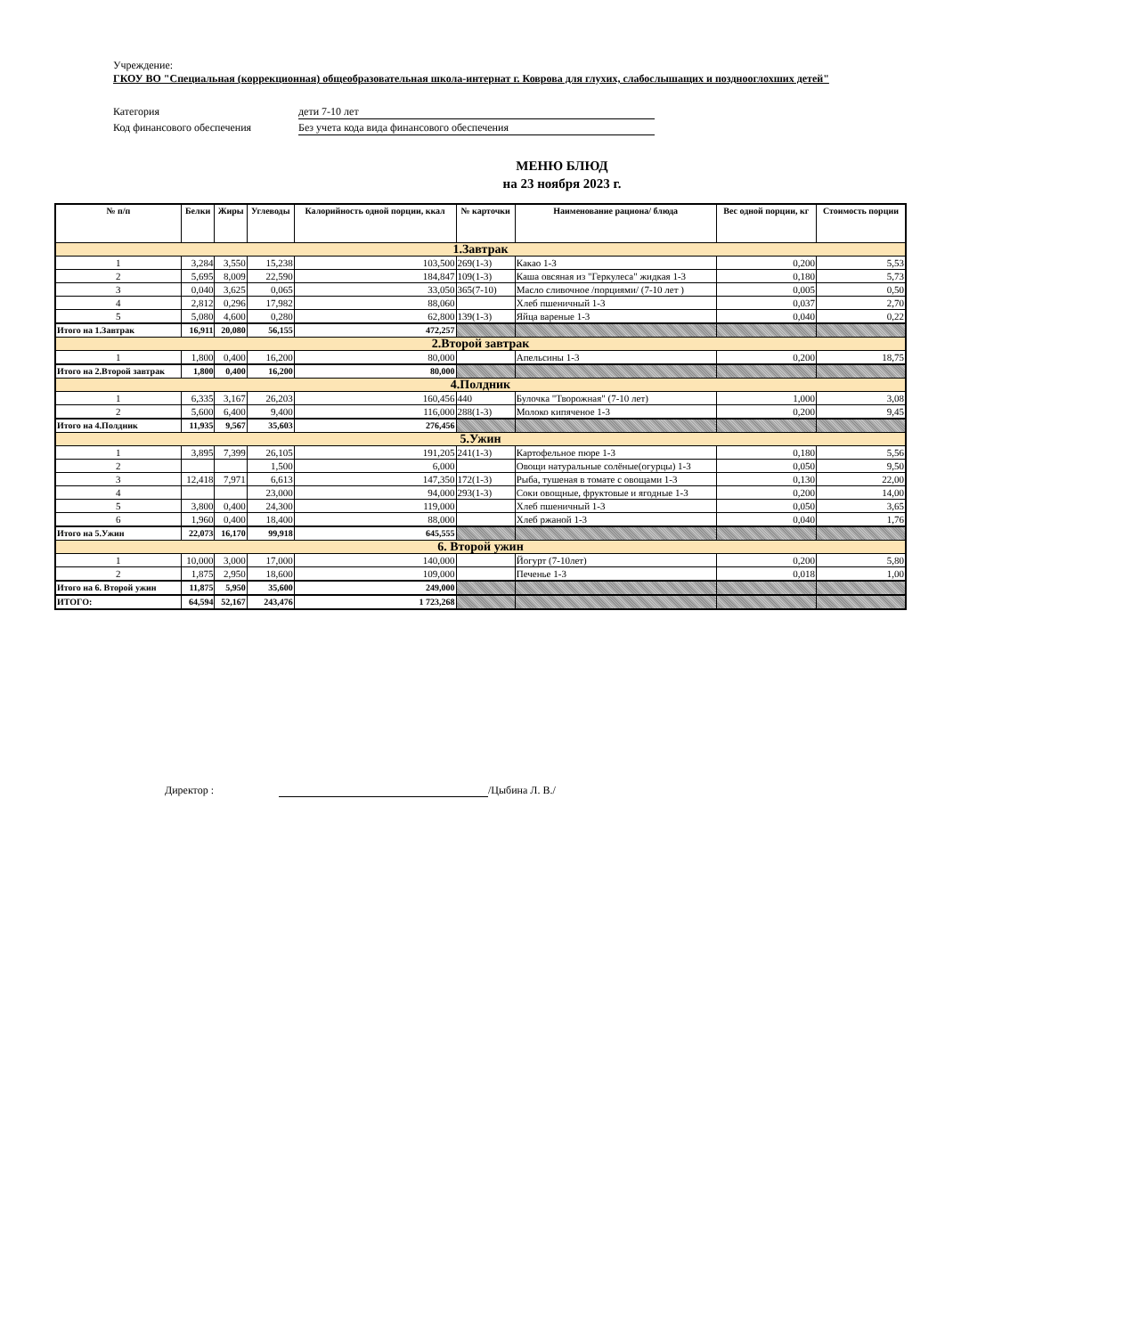Учреждение:
ГКОУ ВО "Специальная (коррекционная) общеобразовательная школа-интернат г. Коврова для глухих, слабослышащих и позднооглохших детей"
Категория дети 7-10 лет
Код финансового обеспечения Без учета кода вида финансового обеспечения
МЕНЮ БЛЮД
на 23 ноября 2023 г.
| № п/п | Белки | Жиры | Углеводы | Калорийность одной порции, ккал | № карточки | Наименование рациона/ блюда | Вес одной порции, кг | Стоимость порции |
| --- | --- | --- | --- | --- | --- | --- | --- | --- |
| 1.Завтрак | | | | | | | | |
| 1 | 3,284 | 3,550 | 15,238 | 103,500 | 269(1-3) | Какао 1-3 | 0,200 | 5,53 |
| 2 | 5,695 | 8,009 | 22,590 | 184,847 | 109(1-3) | Каша овсяная из "Геркулеса" жидкая 1-3 | 0,180 | 5,73 |
| 3 | 0,040 | 3,625 | 0,065 | 33,050 | 365(7-10) | Масло сливочное /порциями/ (7-10 лет ) | 0,005 | 0,50 |
| 4 | 2,812 | 0,296 | 17,982 | 88,060 | | Хлеб пшеничный 1-3 | 0,037 | 2,70 |
| 5 | 5,080 | 4,600 | 0,280 | 62,800 | 139(1-3) | Яйца вареные 1-3 | 0,040 | 0,22 |
| Итого на 1.Завтрак | 16,911 | 20,080 | 56,155 | 472,257 | | | | |
| 2.Второй завтрак | | | | | | | | |
| 1 | 1,800 | 0,400 | 16,200 | 80,000 | | Апельсины 1-3 | 0,200 | 18,75 |
| Итого на 2.Второй завтрак | 1,800 | 0,400 | 16,200 | 80,000 | | | | |
| 4.Полдник | | | | | | | | |
| 1 | 6,335 | 3,167 | 26,203 | 160,456 | 440 | Булочка "Творожная" (7-10 лет) | 1,000 | 3,08 |
| 2 | 5,600 | 6,400 | 9,400 | 116,000 | 288(1-3) | Молоко кипяченое 1-3 | 0,200 | 9,45 |
| Итого на 4.Полдник | 11,935 | 9,567 | 35,603 | 276,456 | | | | |
| 5.Ужин | | | | | | | | |
| 1 | 3,895 | 7,399 | 26,105 | 191,205 | 241(1-3) | Картофельное пюре 1-3 | 0,180 | 5,56 |
| 2 | | | 1,500 | 6,000 | | Овощи натуральные солёные(огурцы) 1-3 | 0,050 | 9,50 |
| 3 | 12,418 | 7,971 | 6,613 | 147,350 | 172(1-3) | Рыба, тушеная в томате с овощами 1-3 | 0,130 | 22,00 |
| 4 | | | 23,000 | 94,000 | 293(1-3) | Соки овощные, фруктовые и ягодные 1-3 | 0,200 | 14,00 |
| 5 | 3,800 | 0,400 | 24,300 | 119,000 | | Хлеб пшеничный 1-3 | 0,050 | 3,65 |
| 6 | 1,960 | 0,400 | 18,400 | 88,000 | | Хлеб ржаной 1-3 | 0,040 | 1,76 |
| Итого на 5.Ужин | 22,073 | 16,170 | 99,918 | 645,555 | | | | |
| 6. Второй ужин | | | | | | | | |
| 1 | 10,000 | 3,000 | 17,000 | 140,000 | | Йогурт (7-10лет) | 0,200 | 5,80 |
| 2 | 1,875 | 2,950 | 18,600 | 109,000 | | Печенье 1-3 | 0,018 | 1,00 |
| Итого на 6. Второй ужин | 11,875 | 5,950 | 35,600 | 249,000 | | | | |
| ИТОГО: | 64,594 | 52,167 | 243,476 | 1 723,268 | | | | |
Директор : /Цыбина Л. В./